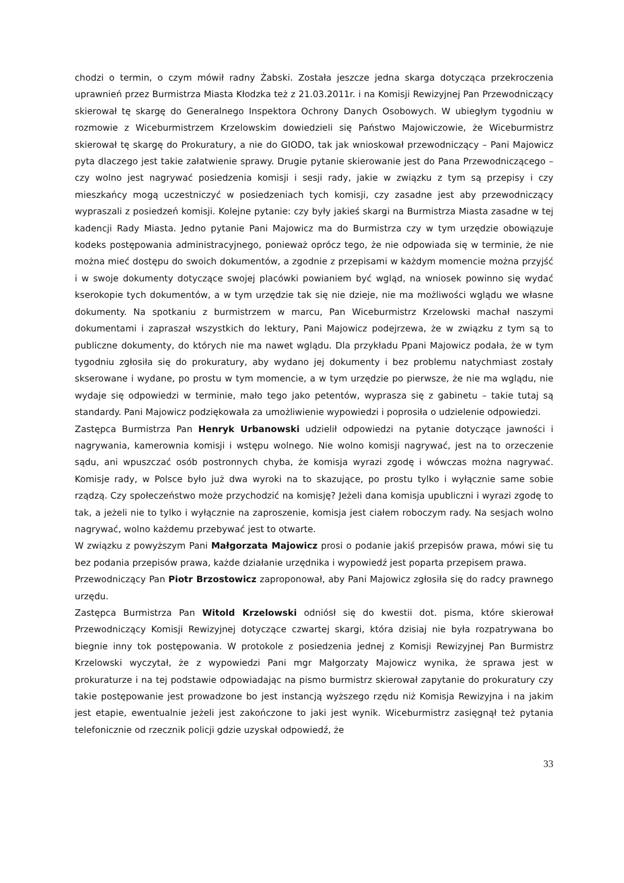chodzi o termin, o czym mówił radny Żabski. Została jeszcze jedna skarga dotycząca przekroczenia uprawnień przez Burmistrza Miasta Kłodzka też z 21.03.2011r. i na Komisji Rewizyjnej Pan Przewodniczący skierował tę skargę do Generalnego Inspektora Ochrony Danych Osobowych. W ubiegłym tygodniu w rozmowie z Wiceburmistrzem Krzelowskim dowiedzieli się Państwo Majowiczowie, że Wiceburmistrz skierował tę skargę do Prokuratury, a nie do GIODO, tak jak wnioskował przewodniczący – Pani Majowicz pyta dlaczego jest takie załatwienie sprawy. Drugie pytanie skierowanie jest do Pana Przewodniczącego – czy wolno jest nagrywać posiedzenia komisji i sesji rady, jakie w związku z tym są przepisy i czy mieszkańcy mogą uczestniczyć w posiedzeniach tych komisji, czy zasadne jest aby przewodniczący wypraszali z posiedzeń komisji. Kolejne pytanie: czy były jakieś skargi na Burmistrza Miasta zasadne w tej kadencji Rady Miasta. Jedno pytanie Pani Majowicz ma do Burmistrza czy w tym urzędzie obowiązuje kodeks postępowania administracyjnego, ponieważ oprócz tego, że nie odpowiada się w terminie, że nie można mieć dostępu do swoich dokumentów, a zgodnie z przepisami w każdym momencie można przyjść i w swoje dokumenty dotyczące swojej placówki powianiem być wgląd, na wniosek powinno się wydać kserokopie tych dokumentów, a w tym urzędzie tak się nie dzieje, nie ma możliwości wglądu we własne dokumenty. Na spotkaniu z burmistrzem w marcu, Pan Wiceburmistrz Krzelowski machał naszymi dokumentami i zapraszał wszystkich do lektury, Pani Majowicz podejrzewa, że w związku z tym są to publiczne dokumenty, do których nie ma nawet wglądu. Dla przykładu Ppani Majowicz podała, że w tym tygodniu zgłosiła się do prokuratury, aby wydano jej dokumenty i bez problemu natychmiast zostały skserowane i wydane, po prostu w tym momencie, a w tym urzędzie po pierwsze, że nie ma wglądu, nie wydaje się odpowiedzi w terminie, mało tego jako petentów, wyprasza się z gabinetu – takie tutaj są standardy. Pani Majowicz podziękowała za umożliwienie wypowiedzi i poprosiła o udzielenie odpowiedzi.
Zastępca Burmistrza Pan Henryk Urbanowski udzielił odpowiedzi na pytanie dotyczące jawności i nagrywania, kamerownia komisji i wstępu wolnego. Nie wolno komisji nagrywać, jest na to orzeczenie sądu, ani wpuszczać osób postronnych chyba, że komisja wyrazi zgodę i wówczas można nagrywać. Komisje rady, w Polsce było już dwa wyroki na to skazujące, po prostu tylko i wyłącznie same sobie rządzą. Czy społeczeństwo może przychodzić na komisję? Jeżeli dana komisja upubliczni i wyrazi zgodę to tak, a jeżeli nie to tylko i wyłącznie na zaproszenie, komisja jest ciałem roboczym rady. Na sesjach wolno nagrywać, wolno każdemu przebywać jest to otwarte.
W związku z powyższym Pani Małgorzata Majowicz prosi o podanie jakiś przepisów prawa, mówi się tu bez podania przepisów prawa, każde działanie urzędnika i wypowiedź jest poparta przepisem prawa.
Przewodniczący Pan Piotr Brzostowicz zaproponował, aby Pani Majowicz zgłosiła się do radcy prawnego urzędu.
Zastępca Burmistrza Pan Witold Krzelowski odniósł się do kwestii dot. pisma, które skierował Przewodniczący Komisji Rewizyjnej dotyczące czwartej skargi, która dzisiaj nie była rozpatrywana bo biegnie inny tok postępowania. W protokole z posiedzenia jednej z Komisji Rewizyjnej Pan Burmistrz Krzelowski wyczytał, że z wypowiedzi Pani mgr Małgorzaty Majowicz wynika, że sprawa jest w prokuraturze i na tej podstawie odpowiadając na pismo burmistrz skierował zapytanie do prokuratury czy takie postępowanie jest prowadzone bo jest instancją wyższego rzędu niż Komisja Rewizyjna i na jakim jest etapie, ewentualnie jeżeli jest zakończone to jaki jest wynik. Wiceburmistrz zasięgnął też pytania telefonicznie od rzecznik policji gdzie uzyskał odpowiedź, że
33